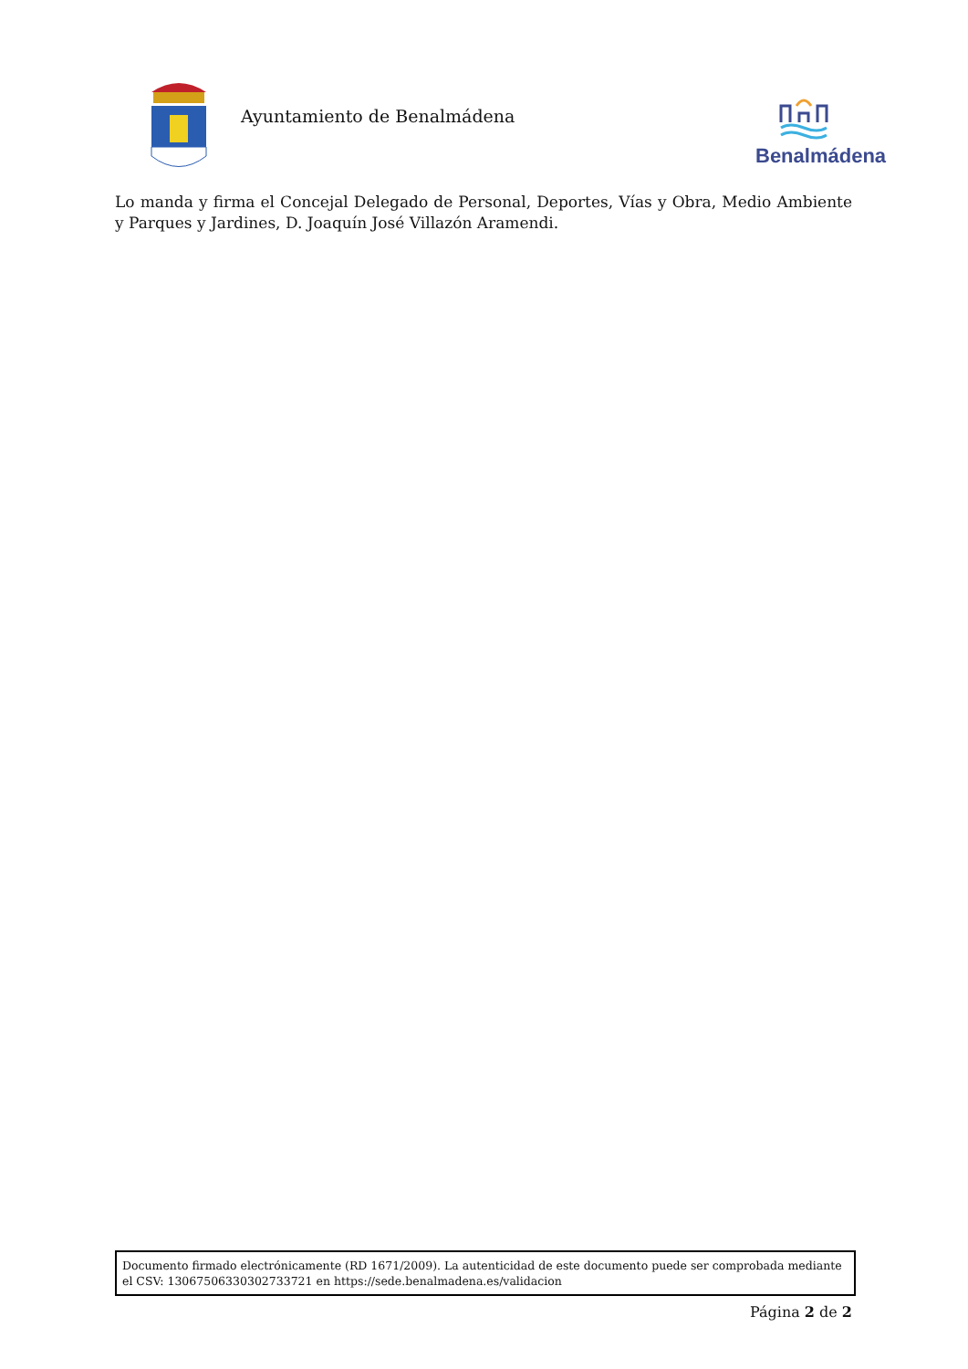Ayuntamiento de Benalmádena
Benalmádena
Lo manda y firma el Concejal Delegado de Personal, Deportes, Vías y Obra, Medio Ambiente y Parques y Jardines, D. Joaquín José Villazón Aramendi.
Documento firmado electrónicamente (RD 1671/2009). La autenticidad de este documento puede ser comprobada mediante el CSV: 13067506330302733721 en https://sede.benalmadena.es/validacion
Página 2 de 2